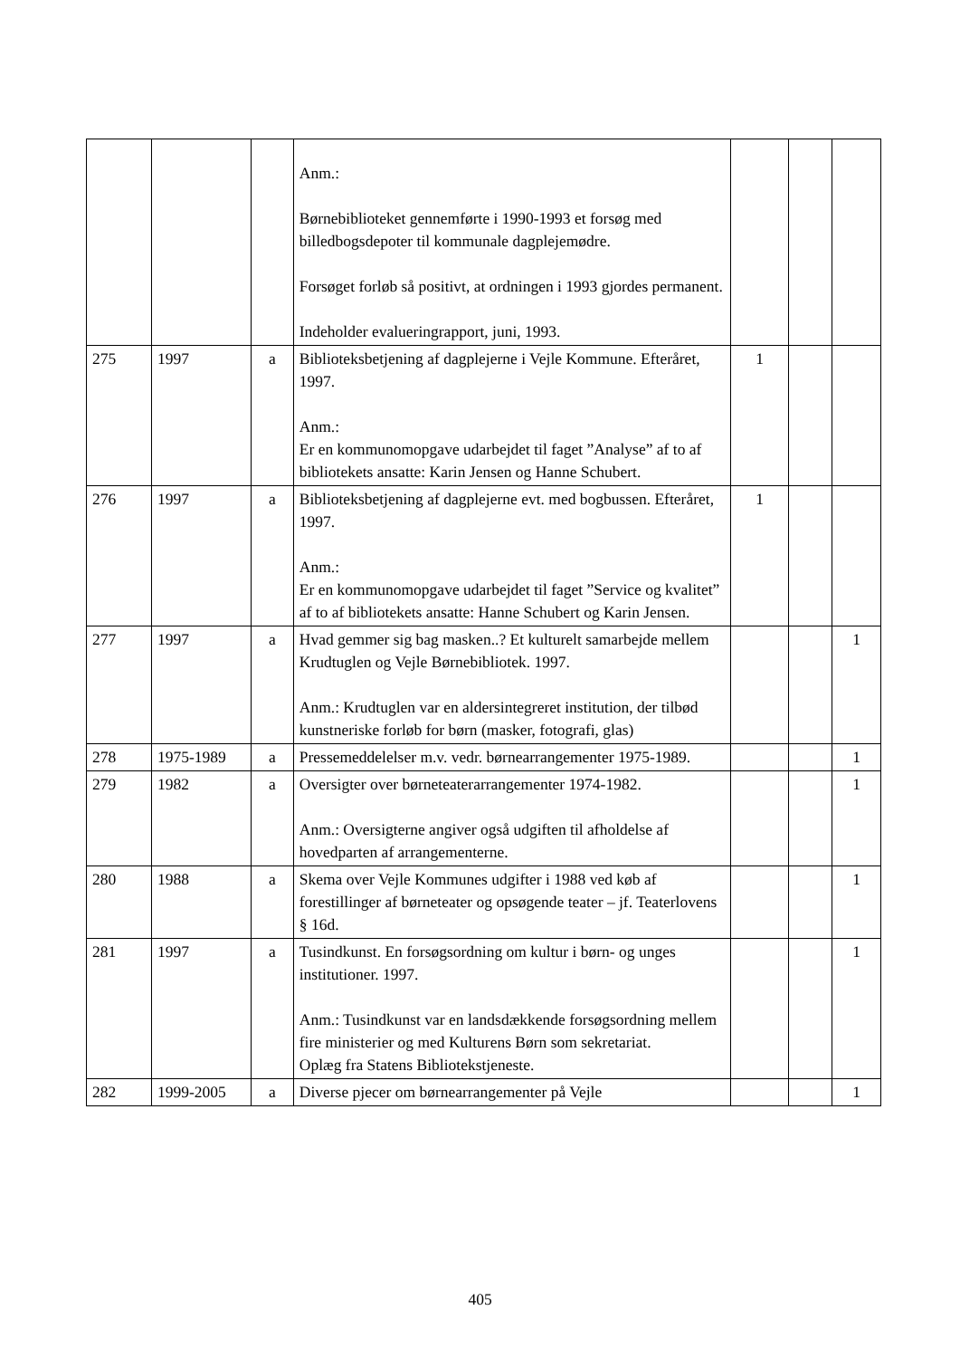| | | | Anm.: Børnebiblioteket gennemførte i 1990-1993 et forsøg med billedbogsdepoter til kommunale dagplejemødre. Forsøget forløb så positivt, at ordningen i 1993 gjordes permanent. Indeholder evalueringrapport, juni, 1993. | | | |
| 275 | 1997 | a | Biblioteksbetjening af dagplejerne i Vejle Kommune. Efteråret, 1997. Anm.: Er en kommunomopgave udarbejdet til faget ”Analyse” af to af bibliotekets ansatte: Karin Jensen og Hanne Schubert. | 1 | | |
| 276 | 1997 | a | Biblioteksbetjening af dagplejerne evt. med bogbussen. Efteråret, 1997. Anm.: Er en kommunomopgave udarbejdet til faget ”Service og kvalitet” af to af bibliotekets ansatte: Hanne Schubert og Karin Jensen. | 1 | | |
| 277 | 1997 | a | Hvad gemmer sig bag masken..? Et kulturelt samarbejde mellem Krudtuglen og Vejle Børnebibliotek. 1997. Anm.: Krudtuglen var en aldersintegreret institution, der tilbød kunstneriske forløb for børn (masker, fotografi, glas) | | | 1 |
| 278 | 1975-1989 | a | Pressemeddelelser m.v. vedr. børnearrangementer 1975-1989. | | | 1 |
| 279 | 1982 | a | Oversigter over børneteaterarrangementer 1974-1982. Anm.: Oversigterne angiver også udgiften til afholdelse af hovedparten af arrangementerne. | | | 1 |
| 280 | 1988 | a | Skema over Vejle Kommunes udgifter i 1988 ved køb af forestillinger af børneteater og opsøgende teater – jf. Teaterlovens § 16d. | | | 1 |
| 281 | 1997 | a | Tusindkunst. En forsøgsordning om kultur i børn- og unges institutioner. 1997. Anm.: Tusindkunst var en landsdækkende forsøgsordning mellem fire ministerier og med Kulturens Børn som sekretariat. Oplæg fra Statens Bibliotekstjeneste. | | | 1 |
| 282 | 1999-2005 | a | Diverse pjecer om børnearrangementer på Vejle | | | 1 |
405